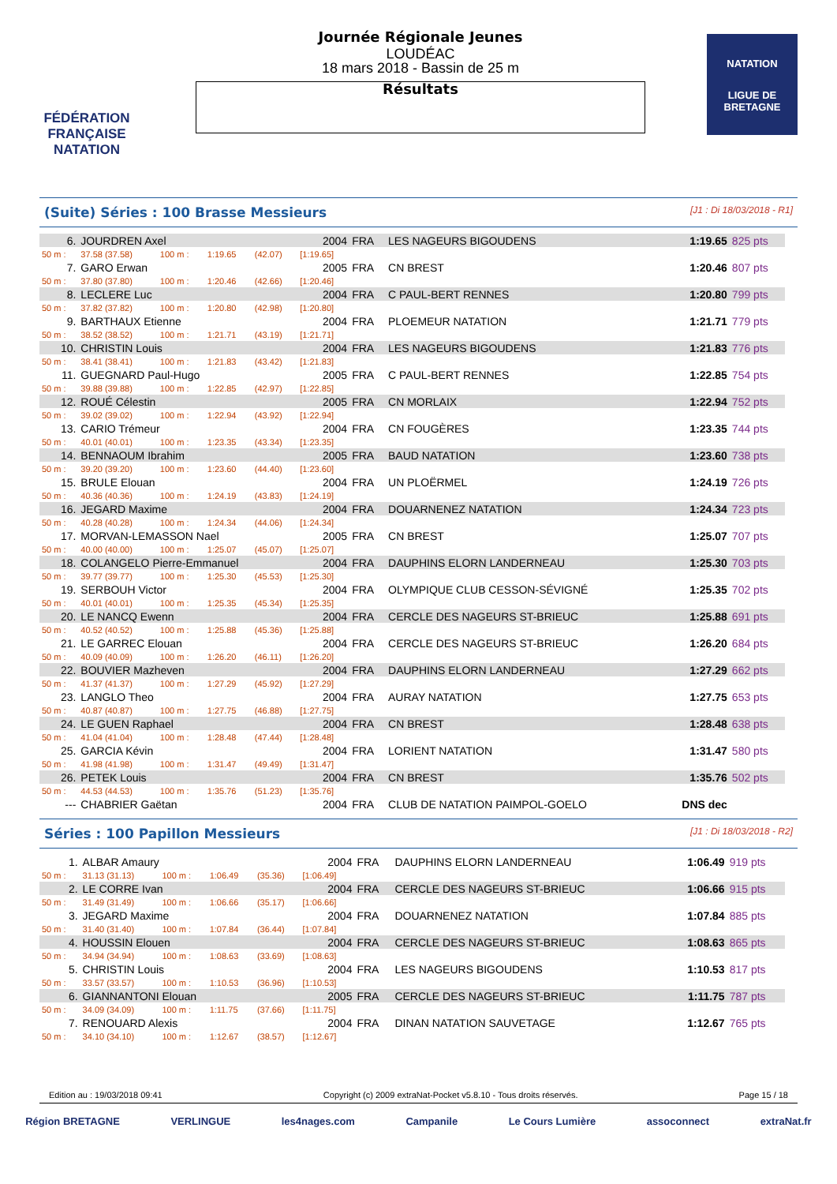FÉDÉRATION FRANÇAISE
NATATION
Journée Régionale Jeunes
LOUDÉAC
18 mars 2018 - Bassin de 25 m
Résultats
NATATION
LIGUE DE
BRETAGNE
(Suite) Séries : 100 Brasse Messieurs [J1 : Di 18/03/2018 - R1]
| 6. | JOURDREN Axel | | | | 2004 | FRA | LES NAGEURS BIGOUDENS | 1:19.65 | 825 pts |
| 50 m : | 37.58 (37.58) | 100 m : | 1:19.65 | (42.07) | [1:19.65] | | | | |
| 7. | GARO Erwan | | | | 2005 | FRA | CN BREST | 1:20.46 | 807 pts |
| 50 m : | 37.80 (37.80) | 100 m : | 1:20.46 | (42.66) | [1:20.46] | | | | |
| 8. | LECLERE Luc | | | | 2004 | FRA | C PAUL-BERT RENNES | 1:20.80 | 799 pts |
| 50 m : | 37.82 (37.82) | 100 m : | 1:20.80 | (42.98) | [1:20.80] | | | | |
| 9. | BARTHAUX Etienne | | | | 2004 | FRA | PLOEMEUR NATATION | 1:21.71 | 779 pts |
| 50 m : | 38.52 (38.52) | 100 m : | 1:21.71 | (43.19) | [1:21.71] | | | | |
| 10. | CHRISTIN Louis | | | | 2004 | FRA | LES NAGEURS BIGOUDENS | 1:21.83 | 776 pts |
| 50 m : | 38.41 (38.41) | 100 m : | 1:21.83 | (43.42) | [1:21.83] | | | | |
| 11. | GUEGNARD Paul-Hugo | | | | 2005 | FRA | C PAUL-BERT RENNES | 1:22.85 | 754 pts |
| 50 m : | 39.88 (39.88) | 100 m : | 1:22.85 | (42.97) | [1:22.85] | | | | |
| 12. | ROUÉ Célestin | | | | 2005 | FRA | CN MORLAIX | 1:22.94 | 752 pts |
| 50 m : | 39.02 (39.02) | 100 m : | 1:22.94 | (43.92) | [1:22.94] | | | | |
| 13. | CARIO Trémeur | | | | 2004 | FRA | CN FOUGÈRES | 1:23.35 | 744 pts |
| 50 m : | 40.01 (40.01) | 100 m : | 1:23.35 | (43.34) | [1:23.35] | | | | |
| 14. | BENNAOUM Ibrahim | | | | 2005 | FRA | BAUD NATATION | 1:23.60 | 738 pts |
| 50 m : | 39.20 (39.20) | 100 m : | 1:23.60 | (44.40) | [1:23.60] | | | | |
| 15. | BRULE Elouan | | | | 2004 | FRA | UN PLOËRMEL | 1:24.19 | 726 pts |
| 50 m : | 40.36 (40.36) | 100 m : | 1:24.19 | (43.83) | [1:24.19] | | | | |
| 16. | JEGARD Maxime | | | | 2004 | FRA | DOUARNENEZ NATATION | 1:24.34 | 723 pts |
| 50 m : | 40.28 (40.28) | 100 m : | 1:24.34 | (44.06) | [1:24.34] | | | | |
| 17. | MORVAN-LEMASSON Nael | | | | 2005 | FRA | CN BREST | 1:25.07 | 707 pts |
| 50 m : | 40.00 (40.00) | 100 m : | 1:25.07 | (45.07) | [1:25.07] | | | | |
| 18. | COLANGELO Pierre-Emmanuel | | | | 2004 | FRA | DAUPHINS ELORN LANDERNEAU | 1:25.30 | 703 pts |
| 50 m : | 39.77 (39.77) | 100 m : | 1:25.30 | (45.53) | [1:25.30] | | | | |
| 19. | SERBOUH Victor | | | | 2004 | FRA | OLYMPIQUE CLUB CESSON-SÉVIGNÉ | 1:25.35 | 702 pts |
| 50 m : | 40.01 (40.01) | 100 m : | 1:25.35 | (45.34) | [1:25.35] | | | | |
| 20. | LE NANCQ Ewenn | | | | 2004 | FRA | CERCLE DES NAGEURS ST-BRIEUC | 1:25.88 | 691 pts |
| 50 m : | 40.52 (40.52) | 100 m : | 1:25.88 | (45.36) | [1:25.88] | | | | |
| 21. | LE GARREC Elouan | | | | 2004 | FRA | CERCLE DES NAGEURS ST-BRIEUC | 1:26.20 | 684 pts |
| 50 m : | 40.09 (40.09) | 100 m : | 1:26.20 | (46.11) | [1:26.20] | | | | |
| 22. | BOUVIER Mazheven | | | | 2004 | FRA | DAUPHINS ELORN LANDERNEAU | 1:27.29 | 662 pts |
| 50 m : | 41.37 (41.37) | 100 m : | 1:27.29 | (45.92) | [1:27.29] | | | | |
| 23. | LANGLO Theo | | | | 2004 | FRA | AURAY NATATION | 1:27.75 | 653 pts |
| 50 m : | 40.87 (40.87) | 100 m : | 1:27.75 | (46.88) | [1:27.75] | | | | |
| 24. | LE GUEN Raphael | | | | 2004 | FRA | CN BREST | 1:28.48 | 638 pts |
| 50 m : | 41.04 (41.04) | 100 m : | 1:28.48 | (47.44) | [1:28.48] | | | | |
| 25. | GARCIA Kévin | | | | 2004 | FRA | LORIENT NATATION | 1:31.47 | 580 pts |
| 50 m : | 41.98 (41.98) | 100 m : | 1:31.47 | (49.49) | [1:31.47] | | | | |
| 26. | PETEK Louis | | | | 2004 | FRA | CN BREST | 1:35.76 | 502 pts |
| 50 m : | 44.53 (44.53) | 100 m : | 1:35.76 | (51.23) | [1:35.76] | | | | |
| --- | CHABRIER Gaëtan | | | | 2004 | FRA | CLUB DE NATATION PAIMPOL-GOELO | DNS dec | |
Séries : 100 Papillon Messieurs [J1 : Di 18/03/2018 - R2]
| 1. | ALBAR Amaury | | | | 2004 | FRA | DAUPHINS ELORN LANDERNEAU | 1:06.49 | 919 pts |
| 50 m : | 31.13 (31.13) | 100 m : | 1:06.49 | (35.36) | [1:06.49] | | | | |
| 2. | LE CORRE Ivan | | | | 2004 | FRA | CERCLE DES NAGEURS ST-BRIEUC | 1:06.66 | 915 pts |
| 50 m : | 31.49 (31.49) | 100 m : | 1:06.66 | (35.17) | [1:06.66] | | | | |
| 3. | JEGARD Maxime | | | | 2004 | FRA | DOUARNENEZ NATATION | 1:07.84 | 885 pts |
| 50 m : | 31.40 (31.40) | 100 m : | 1:07.84 | (36.44) | [1:07.84] | | | | |
| 4. | HOUSSIN Elouen | | | | 2004 | FRA | CERCLE DES NAGEURS ST-BRIEUC | 1:08.63 | 865 pts |
| 50 m : | 34.94 (34.94) | 100 m : | 1:08.63 | (33.69) | [1:08.63] | | | | |
| 5. | CHRISTIN Louis | | | | 2004 | FRA | LES NAGEURS BIGOUDENS | 1:10.53 | 817 pts |
| 50 m : | 33.57 (33.57) | 100 m : | 1:10.53 | (36.96) | [1:10.53] | | | | |
| 6. | GIANNANTONI Elouan | | | | 2005 | FRA | CERCLE DES NAGEURS ST-BRIEUC | 1:11.75 | 787 pts |
| 50 m : | 34.09 (34.09) | 100 m : | 1:11.75 | (37.66) | [1:11.75] | | | | |
| 7. | RENOUARD Alexis | | | | 2004 | FRA | DINAN NATATION SAUVETAGE | 1:12.67 | 765 pts |
| 50 m : | 34.10 (34.10) | 100 m : | 1:12.67 | (38.57) | [1:12.67] | | | | |
Edition au : 19/03/2018 09:41 Copyright (c) 2009 extraNat-Pocket v5.8.10 - Tous droits réservés. Page 15 / 18
Région BRETAGNE VERLINGUE les4nages.com Campanile Le Cours Lumière assoconnect extraNat.fr